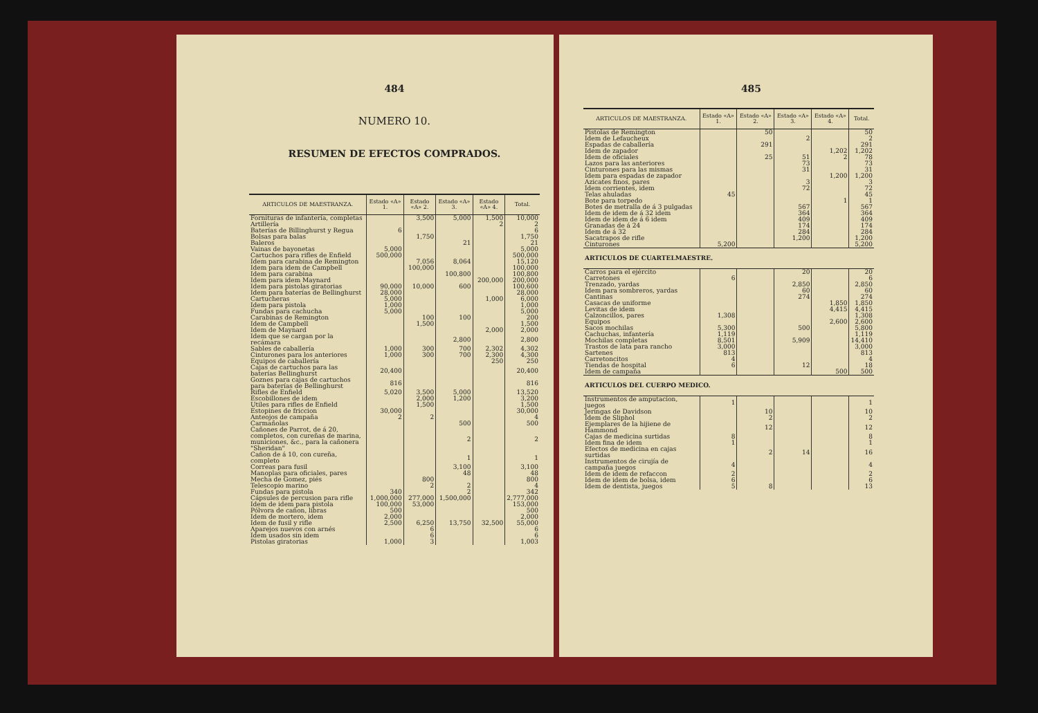484
NUMERO 10.
RESUMEN DE EFECTOS COMPRADOS.
| ARTICULOS DE MAESTRANZA. | Estado «A» 1. | Estado «A» 2. | Estado «A» 3. | Estado «A» 4. | Total. |
| --- | --- | --- | --- | --- | --- |
| Fornituras de infantería, completas | | 3,500 | 5,000 | 1,500 | 10,000 |
| Artillería | | | | 2 | 2 |
| Baterías de Billinghurst y Regua | 6 | | | | 6 |
| Bolsas para balas | | 1,750 | | | 1,750 |
| Baleros | | | 21 | | 21 |
| Vainas de bayonetas | 5,000 | | | | 5,000 |
| Cartuchos para rifles de Enfield | 500,000 | | | | 500,000 |
| Idem para carabina de Remington | | 7,056 | 8,064 | | 15,120 |
| Idem para idem de Campbell | | 100,000 | | | 100,000 |
| Idem para carabina | | | 100,800 | | 100,800 |
| Idem para idem Maynard | | | | 200,000 | 200,000 |
| Idem para pistolas giratorias | 90,000 | 10,000 | 600 | | 100,600 |
| Idem para baterías de Bellinghurst | 28,000 | | | | 28,000 |
| Cartucheras | 5,000 | | | 1,000 | 6,000 |
| Idem para pistola | 1,000 | | | | 1,000 |
| Fundas para cachucha | 5,000 | | | | 5,000 |
| Carabinas de Remington | | 100 | 100 | | 200 |
| Idem de Campbell | | 1,500 | | | 1,500 |
| Idem de Maynard | | | | 2,000 | 2,000 |
| Idem que se cargan por la recámara | | | 2,800 | | 2,800 |
| Sables de caballería | 1,000 | 300 | 700 | 2,302 | 4,302 |
| Cinturones para los anteriores | 1,000 | 300 | 700 | 2,300 | 4,300 |
| Equipos de caballería | | | | 250 | 250 |
| Cajas de cartuchos para las baterías Bellinghurst | 20,400 | | | | 20,400 |
| Goznes para cajas de cartuchos para baterías de Bellinghurst | 816 | | | | 816 |
| Rifles de Enfield | 5,020 | 3,500 | 5,000 | | 13,520 |
| Escobillones de idem | | 2,000 | 1,200 | | 3,200 |
| Utiles para rifles de Enfield | | 1,500 | | | 1,500 |
| Estopines de friccion | 30,000 | | | | 30,000 |
| Anteojos de campaña | 2 | 2 | | | 4 |
| Carmañolas | | | 500 | | 500 |
| Cañones de Parrot, de á 20, completos, con cureñas de marina, municiones, &c., para la cañonera "Sheridan" | | | 2 | | 2 |
| Cañon de á 10, con cureña, completo | | | 1 | | 1 |
| Correas para fusil | | | 3,100 | | 3,100 |
| Manoplas para oficiales, pares | | | 48 | | 48 |
| Mecha de Gomez, piés | | 800 | | | 800 |
| Telescopio marino | | 2 | 2 | | 4 |
| Fundas para pistola | 340 | | 2 | | 342 |
| Cápsules de percusion para rifle | 1,000,000 | 277,000 | 1,500,000 | | 2,777,000 |
| Idem de idem para pistola | 100,000 | 53,000 | | | 153,000 |
| Pólvora de cañon, libras | 500 | | | | 500 |
| Idem de mortero, idem | 2,000 | | | | 2,000 |
| Idem de fusil y rifle | 2,500 | 6,250 | 13,750 | 32,500 | 55,000 |
| Aparejos nuevos con arnés | | 6 | | | 6 |
| Idem usados sin idem | | 6 | | | 6 |
| Pistolas giratorias | 1,000 | 3 | | | 1,003 |
485
| ARTICULOS DE MAESTRANZA. | Estado «A» 1. | Estado «A» 2. | Estado «A» 3. | Estado «A» 4. | Total. |
| --- | --- | --- | --- | --- | --- |
| Pistolas de Remington | | 50 | | | 50 |
| Idem de Lefaucheux | | | 2 | | 2 |
| Espadas de caballería | | 291 | | | 291 |
| Idem de zapador | | | | 1,202 | 1,202 |
| Idem de oficiales | | 25 | 51 | 2 | 78 |
| Lazos para las anteriores | | | 73 | | 73 |
| Cinturones para las mismas | | | 31 | | 31 |
| Idem para espadas de zapador | | | | 1,200 | 1,200 |
| Azicates finos, pares | | | 3 | | 3 |
| Idem corrientes, idem | | | 72 | | 72 |
| Telas ahuladas | 45 | | | | 45 |
| Bote para torpedo | | | | 1 | 1 |
| Botes de metralla de á 3 pulgadas | | | 567 | | 567 |
| Idem de idem de á 32 idem | | | 364 | | 364 |
| Idem de idem de á 6 idem | | | 409 | | 409 |
| Granadas de á 24 | | | 174 | | 174 |
| Idem de á 32 | | | 284 | | 284 |
| Sacatrapos de rifle | | | 1,200 | | 1,200 |
| Cinturones | 5,200 | | | | 5,200 |
| ARTICULOS DE CUARTELMAESTRE. | | | | | |
| Carros para el ejército | | | 20 | | 20 |
| Carretones | 6 | | | | 6 |
| Trenzado, yardas | | | 2,850 | | 2,850 |
| Idem para sombreros, yardas | | | 60 | | 60 |
| Cantinas | | | 274 | | 274 |
| Casacas de uniforme | | | | 1,850 | 1,850 |
| Levitas de idem | | | | 4,415 | 4,415 |
| Calzoncillos, pares | 1,308 | | | | 1,308 |
| Equipos | | | | 2,600 | 2,600 |
| Sacos mochilas | 5,300 | | 500 | | 5,800 |
| Cachuchas, infantería | 1,119 | | | | 1,119 |
| Mochilas completas | 8,501 | | 5,909 | | 14,410 |
| Trastos de lata para rancho | 3,000 | | | | 3,000 |
| Sartenes | 813 | | | | 813 |
| Carretoncitos | 4 | | | | 4 |
| Tiendas de hospital | 6 | | 12 | | 18 |
| Idem de campaña | | | | 500 | 500 |
| ARTICULOS DEL CUERPO MEDICO. | | | | | |
| Instrumentos de amputacion, juegos | 1 | | | | 1 |
| Jeringas de Davidson | | 10 | | | 10 |
| Idem de Sliphol | | 2 | | | 2 |
| Ejemplares de la hijiene de Hammond | | 12 | | | 12 |
| Cajas de medicina surtidas | 8 | | | | 8 |
| Idem fina de idem | 1 | | | | 1 |
| Efectos de medicina en cajas surtidas | | 2 | 14 | | 16 |
| Instrumentos de cirujía de campaña juegos | 4 | | | | 4 |
| Idem de idem de refaccon | 2 | | | | 2 |
| Idem de idem de bolsa, idem | 6 | | | | 6 |
| Idem de dentista, juegos | 5 | 8 | | | 13 |